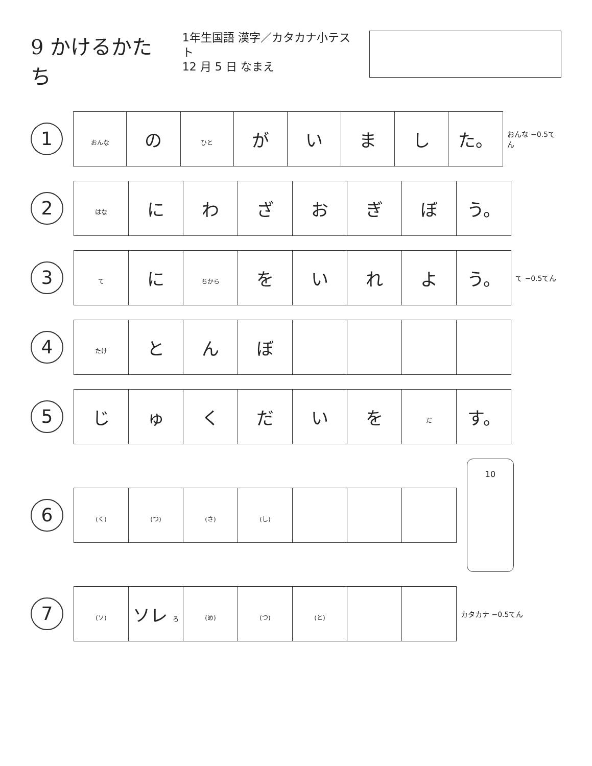9 かけるかたち
1年生国語 漢字／カタカナ小テスト
12 月 5 日 なまえ
1
| おんな | の | ひと | が | い | ま | し | た。 |
おんな −0.5てん
2
| はな | に | わ | ざ | お | ぎ | ぼ | う。 |
3
| て | に | ちから | を | い | れ | よ | う。 |
て −0.5てん
4
| たけ | と | ん | ぼ | | | | |
5
| じ | ゅ | く | だ | い | を | だ | す。 |
6
| (く) | (つ) | (さ) | (し) | | | |
10
7
| (ソ) | ソレ ろ | (め) | (つ) | (と) | | |
カタカナ −0.5てん